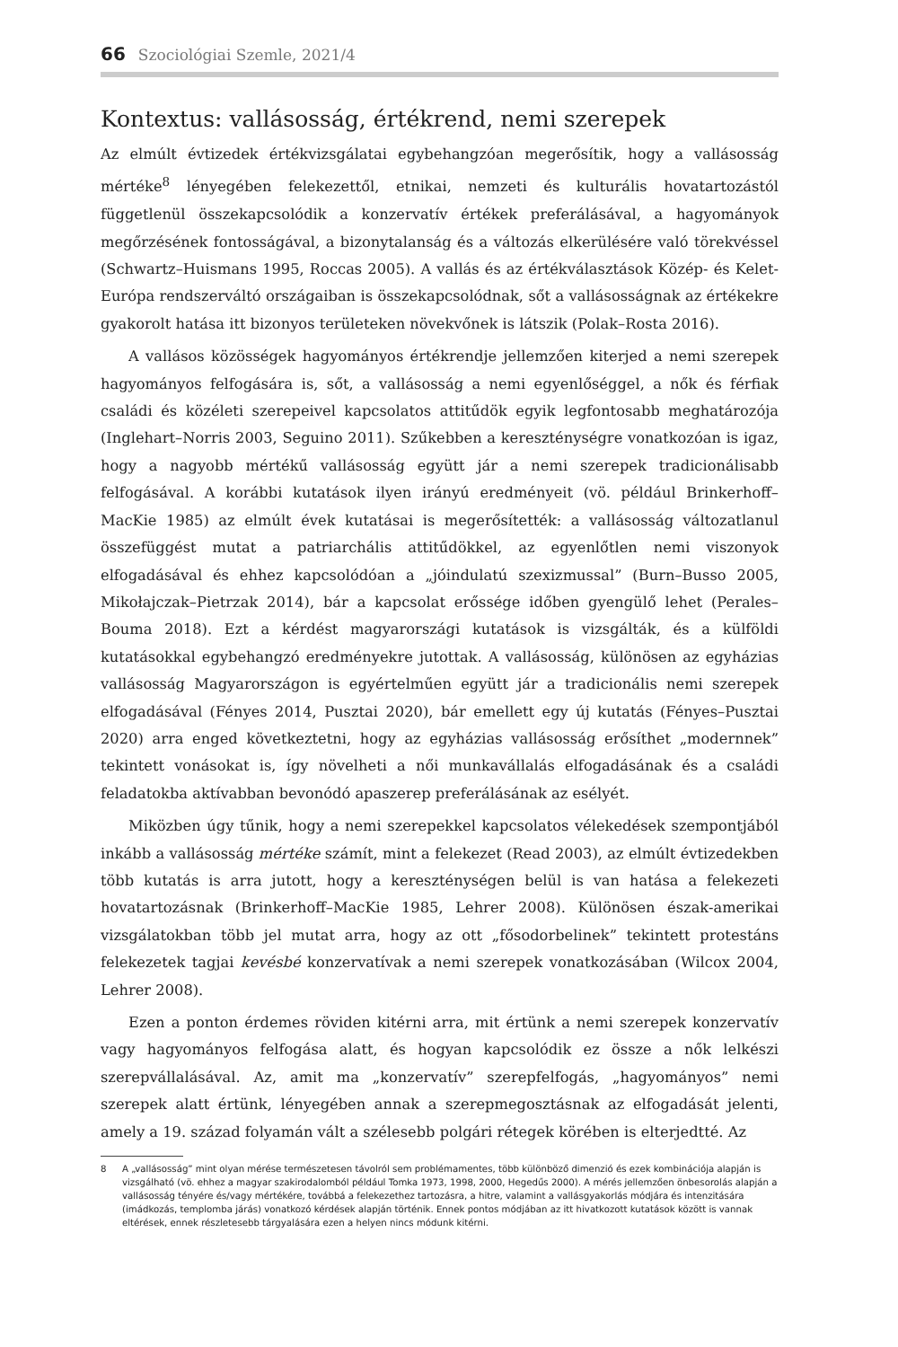66 Szociológiai Szemle, 2021/4
Kontextus: vallásosság, értékrend, nemi szerepek
Az elmúlt évtizedek értékvizsgálatai egybehangzóan megerősítik, hogy a vallásosság mértéke<sup>8</sup> lényegében felekezettől, etnikai, nemzeti és kulturális hovatartozástól függetlenül összekapcsolódik a konzervatív értékek preferálásával, a hagyományok megőrzésének fontosságával, a bizonytalanság és a változás elkerülésére való törekvéssel (Schwartz–Huismans 1995, Roccas 2005). A vallás és az értékválasztások Közép- és Kelet-Európa rendszerváltó országaiban is összekapcsolódnak, sőt a vallásosságnak az értékekre gyakorolt hatása itt bizonyos területeken növekvőnek is látszik (Polak–Rosta 2016).
A vallásos közösségek hagyományos értékrendje jellemzően kiterjed a nemi szerepek hagyományos felfogására is, sőt, a vallásosság a nemi egyenlőséggel, a nők és férfiak családi és közéleti szerepeivel kapcsolatos attitűdök egyik legfontosabb meghatározója (Inglehart–Norris 2003, Seguino 2011). Szűkebben a kereszténységre vonatkozóan is igaz, hogy a nagyobb mértékű vallásosság együtt jár a nemi szerepek tradicionálisabb felfogásával. A korábbi kutatások ilyen irányú eredményeit (vö. például Brinkerhoff–MacKie 1985) az elmúlt évek kutatásai is megerősítették: a vallásosság változatlanul összefüggést mutat a patriarchális attitűdökkel, az egyenlőtlen nemi viszonyok elfogadásával és ehhez kapcsolódóan a „jóindulatú szexizmussal” (Burn–Busso 2005, Mikołajczak–Pietrzak 2014), bár a kapcsolat erőssége időben gyengülő lehet (Perales–Bouma 2018). Ezt a kérdést magyarországi kutatások is vizsgálták, és a külföldi kutatásokkal egybehangzó eredményekre jutottak. A vallásosság, különösen az egyházias vallásosság Magyarországon is egyértelműen együtt jár a tradicionális nemi szerepek elfogadásával (Fényes 2014, Pusztai 2020), bár emellett egy új kutatás (Fényes–Pusztai 2020) arra enged következtetni, hogy az egyházias vallásosság erősíthet „modernnek” tekintett vonásokat is, így növelheti a női munkavállalás elfogadásának és a családi feladatokba aktívabban bevonódó apaszerep preferálásának az esélyét.
Miközben úgy tűnik, hogy a nemi szerepekkel kapcsolatos vélekedések szempontjából inkább a vallásosság mértéke számít, mint a felekezet (Read 2003), az elmúlt évtizedekben több kutatás is arra jutott, hogy a kereszténységen belül is van hatása a felekezeti hovatartozásnak (Brinkerhoff–MacKie 1985, Lehrer 2008). Különösen észak-amerikai vizsgálatokban több jel mutat arra, hogy az ott „fősodorbelinek” tekintett protestáns felekezetek tagjai kevésbé konzervatívak a nemi szerepek vonatkozásában (Wilcox 2004, Lehrer 2008).
Ezen a ponton érdemes röviden kitérni arra, mit értünk a nemi szerepek konzervatív vagy hagyományos felfogása alatt, és hogyan kapcsolódik ez össze a nők lelkészi szerepvállalásával. Az, amit ma „konzervatív” szerepfelfogás, „hagyományos” nemi szerepek alatt értünk, lényegében annak a szerepmegosztásnak az elfogadását jelenti, amely a 19. század folyamán vált a szélesebb polgári rétegek körében is elterjedtté. Az
8
A „vallásosság” mint olyan mérése természetesen távolról sem problémamentes, több különböző dimenzió és ezek kombinációja alapján is vizsgálható (vö. ehhez a magyar szakirodalomból például Tomka 1973, 1998, 2000, Hegedűs 2000). A mérés jellemzően önbesorolás alapján a vallásosság tényére és/vagy mértékére, továbbá a felekezethez tartozásra, a hitre, valamint a vallásgyakorlás módjára és intenzitására (imádkozás, templomba járás) vonatkozó kérdések alapján történik. Ennek pontos módjában az itt hivatkozott kutatások között is vannak eltérések, ennek részletesebb tárgyalására ezen a helyen nincs módunk kitérni.